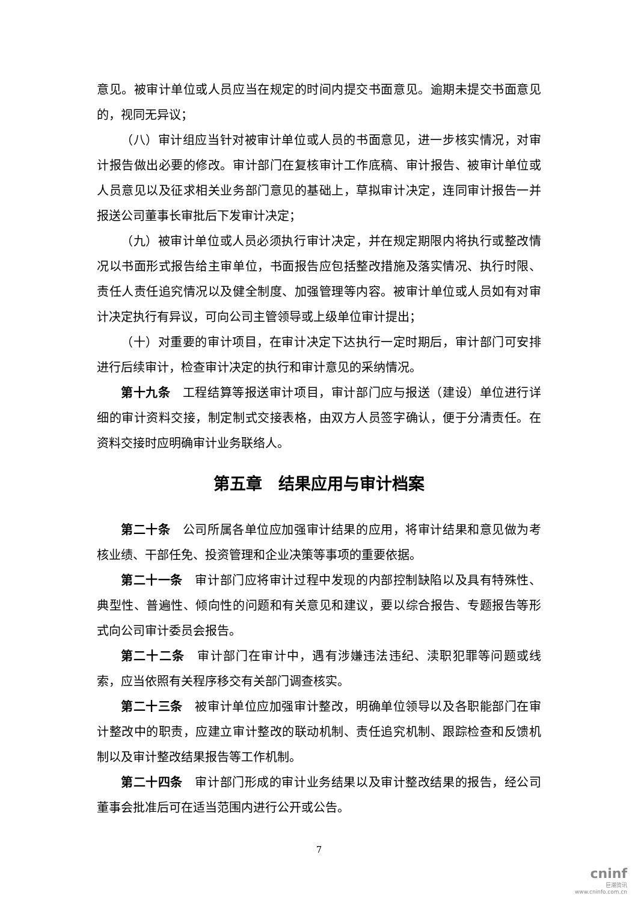意见。被审计单位或人员应当在规定的时间内提交书面意见。逾期未提交书面意见的，视同无异议；
（八）审计组应当针对被审计单位或人员的书面意见，进一步核实情况，对审计报告做出必要的修改。审计部门在复核审计工作底稿、审计报告、被审计单位或人员意见以及征求相关业务部门意见的基础上，草拟审计决定，连同审计报告一并报送公司董事长审批后下发审计决定；
（九）被审计单位或人员必须执行审计决定，并在规定期限内将执行或整改情况以书面形式报告给主审单位，书面报告应包括整改措施及落实情况、执行时限、责任人责任追究情况以及健全制度、加强管理等内容。被审计单位或人员如有对审计决定执行有异议，可向公司主管领导或上级单位审计提出；
（十）对重要的审计项目，在审计决定下达执行一定时期后，审计部门可安排进行后续审计，检查审计决定的执行和审计意见的采纳情况。
第十九条　工程结算等报送审计项目，审计部门应与报送（建设）单位进行详细的审计资料交接，制定制式交接表格，由双方人员签字确认，便于分清责任。在资料交接时应明确审计业务联络人。
第五章　结果应用与审计档案
第二十条　公司所属各单位应加强审计结果的应用，将审计结果和意见做为考核业绩、干部任免、投资管理和企业决策等事项的重要依据。
第二十一条　审计部门应将审计过程中发现的内部控制缺陷以及具有特殊性、典型性、普遍性、倾向性的问题和有关意见和建议，要以综合报告、专题报告等形式向公司审计委员会报告。
第二十二条　审计部门在审计中，遇有涉嫌违法违纪、渎职犯罪等问题或线索，应当依照有关程序移交有关部门调查核实。
第二十三条　被审计单位应加强审计整改，明确单位领导以及各职能部门在审计整改中的职责，应建立审计整改的联动机制、责任追究机制、跟踪检查和反馈机制以及审计整改结果报告等工作机制。
第二十四条　审计部门形成的审计业务结果以及审计整改结果的报告，经公司董事会批准后可在适当范围内进行公开或公告。
7
cninf
巨潮资讯
www.cninfo.com.cn